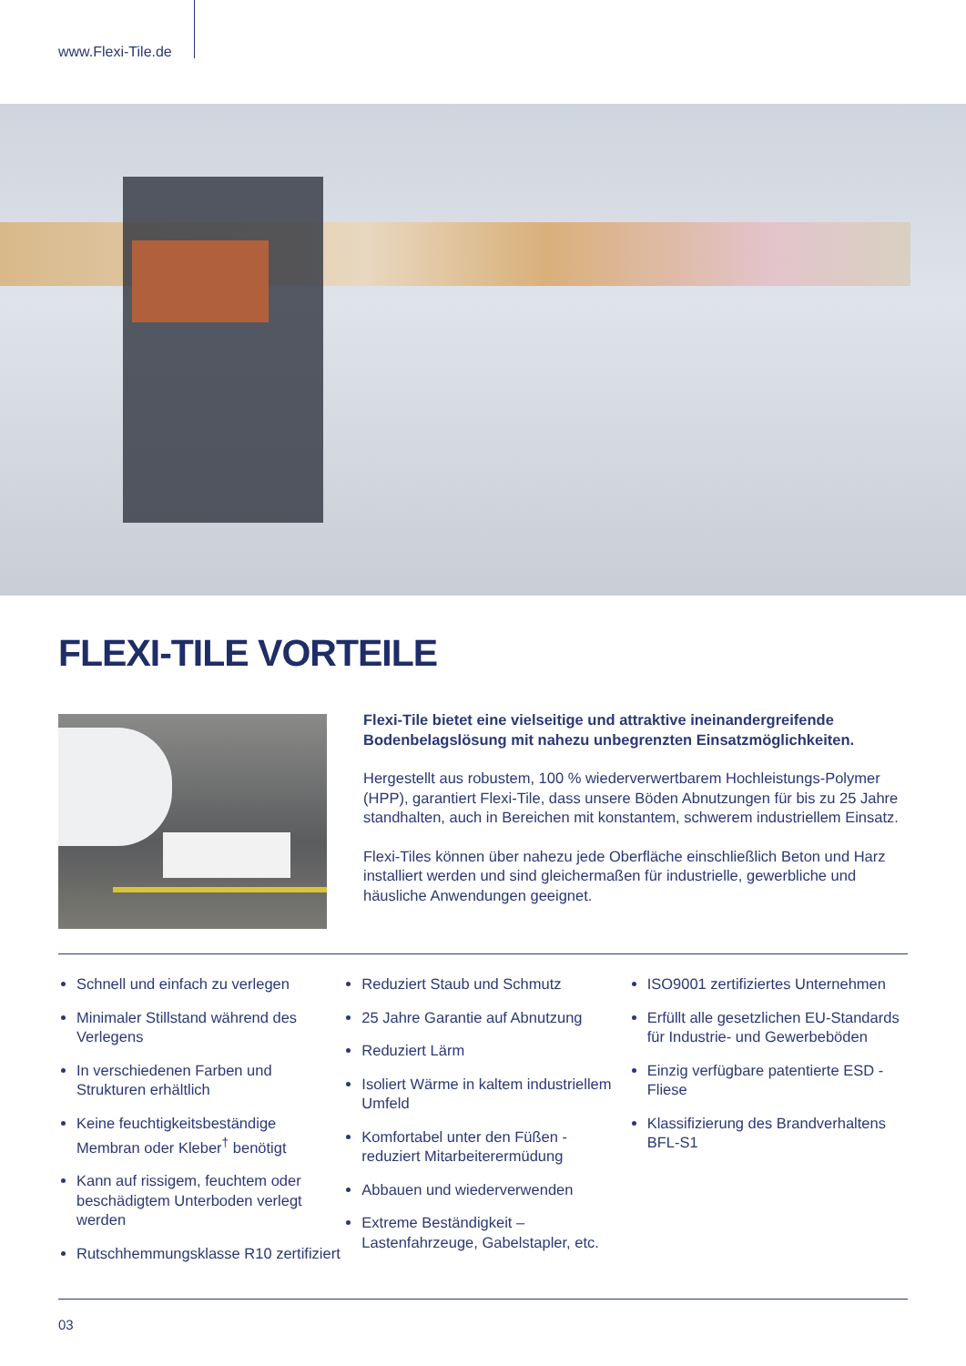www.Flexi-Tile.de
FLEXI-TILE VORTEILE
Flexi-Tile bietet eine vielseitige und attraktive ineinandergreifende Bodenbelagslösung mit nahezu unbegrenzten Einsatzmöglichkeiten.
Hergestellt aus robustem, 100 % wiederverwertbarem Hochleistungs-Polymer (HPP), garantiert Flexi-Tile, dass unsere Böden Abnutzungen für bis zu 25 Jahre standhalten, auch in Bereichen mit konstantem, schwerem industriellem Einsatz.
Flexi-Tiles können über nahezu jede Oberfläche einschließlich Beton und Harz installiert werden und sind gleichermaßen für industrielle, gewerbliche und häusliche Anwendungen geeignet.
Schnell und einfach zu verlegen
Minimaler Stillstand während des Verlegens
In verschiedenen Farben und Strukturen erhältlich
Keine feuchtigkeitsbeständige Membran oder Kleber<sup>†</sup> benötigt
Kann auf rissigem, feuchtem oder beschädigtem Unterboden verlegt werden
Rutschhemmungsklasse R10 zertifiziert
Reduziert Staub und Schmutz
25 Jahre Garantie auf Abnutzung
Reduziert Lärm
Isoliert Wärme in kaltem industriellem Umfeld
Komfortabel unter den Füßen - reduziert Mitarbeiterermüdung
Abbauen und wiederverwenden
Extreme Beständigkeit – Lastenfahrzeuge, Gabelstapler, etc.
ISO9001 zertifiziertes Unternehmen
Erfüllt alle gesetzlichen EU-Standards für Industrie- und Gewerbeböden
Einzig verfügbare patentierte ESD - Fliese
Klassifizierung des Brandverhaltens BFL-S1
03